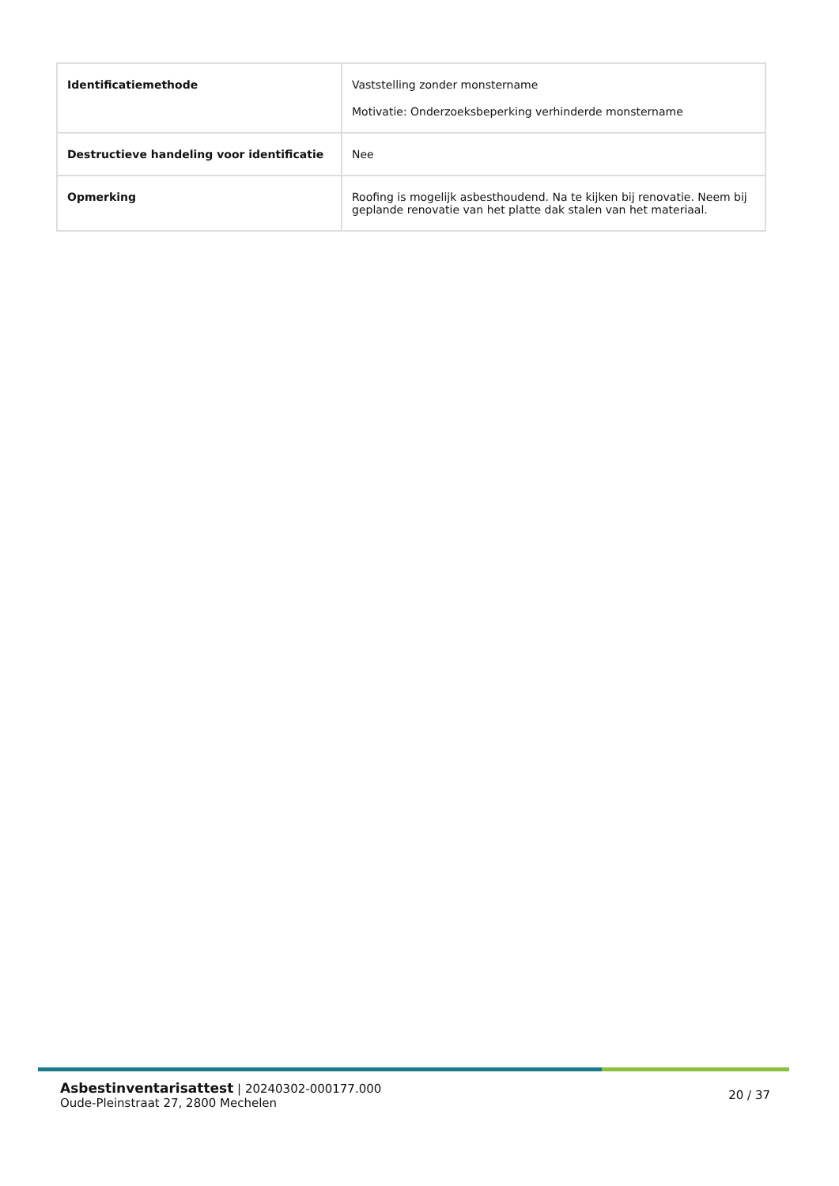| Identificatiemethode | Vaststelling zonder monstername Motivatie: Onderzoeksbeperking verhinderde monstername |
| Destructieve handeling voor identificatie | Nee |
| Opmerking | Roofing is mogelijk asbesthoudend. Na te kijken bij renovatie. Neem bij geplande renovatie van het platte dak stalen van het materiaal. |
Asbestinventarisattest | 20240302-000177.000
Oude-Pleinstraat 27, 2800 Mechelen
20 / 37